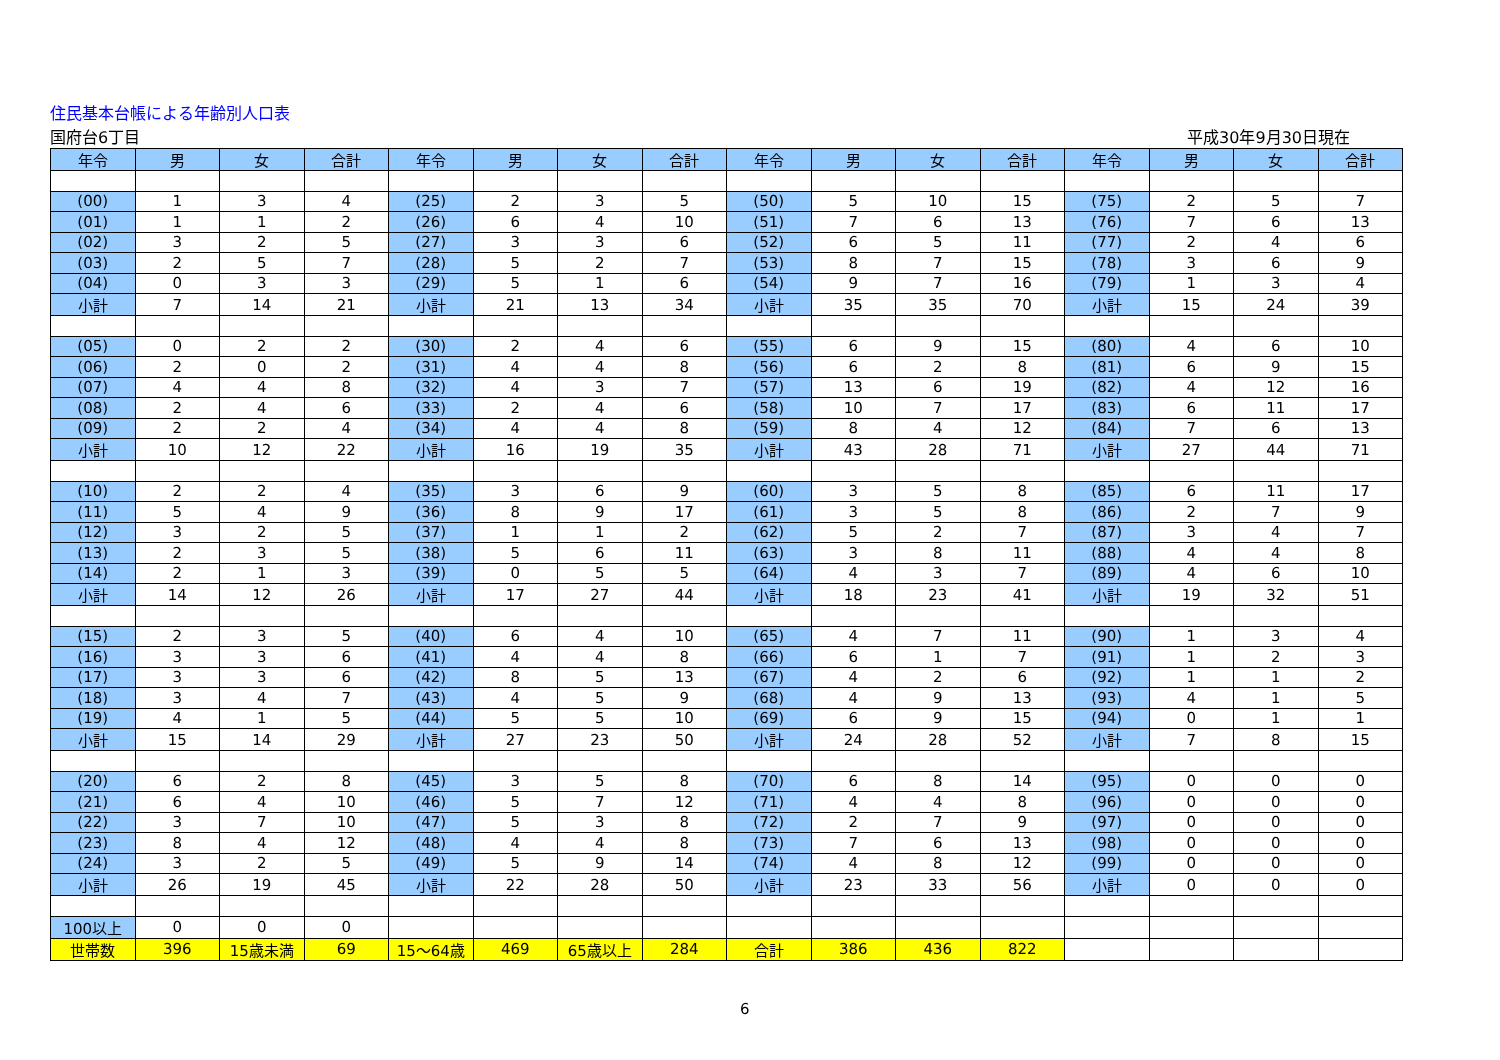住民基本台帳による年齢別人口表
国府台6丁目 平成30年9月30日現在
| 年令 | 男 | 女 | 合計 | 年令 | 男 | 女 | 合計 | 年令 | 男 | 女 | 合計 | 年令 | 男 | 女 | 合計 |
| --- | --- | --- | --- | --- | --- | --- | --- | --- | --- | --- | --- | --- | --- | --- | --- |
| (00) | 1 | 3 | 4 | (25) | 2 | 3 | 5 | (50) | 5 | 10 | 15 | (75) | 2 | 5 | 7 |
| (01) | 1 | 1 | 2 | (26) | 6 | 4 | 10 | (51) | 7 | 6 | 13 | (76) | 7 | 6 | 13 |
| (02) | 3 | 2 | 5 | (27) | 3 | 3 | 6 | (52) | 6 | 5 | 11 | (77) | 2 | 4 | 6 |
| (03) | 2 | 5 | 7 | (28) | 5 | 2 | 7 | (53) | 8 | 7 | 15 | (78) | 3 | 6 | 9 |
| (04) | 0 | 3 | 3 | (29) | 5 | 1 | 6 | (54) | 9 | 7 | 16 | (79) | 1 | 3 | 4 |
| 小計 | 7 | 14 | 21 | 小計 | 21 | 13 | 34 | 小計 | 35 | 35 | 70 | 小計 | 15 | 24 | 39 |
| (05) | 0 | 2 | 2 | (30) | 2 | 4 | 6 | (55) | 6 | 9 | 15 | (80) | 4 | 6 | 10 |
| (06) | 2 | 0 | 2 | (31) | 4 | 4 | 8 | (56) | 6 | 2 | 8 | (81) | 6 | 9 | 15 |
| (07) | 4 | 4 | 8 | (32) | 4 | 3 | 7 | (57) | 13 | 6 | 19 | (82) | 4 | 12 | 16 |
| (08) | 2 | 4 | 6 | (33) | 2 | 4 | 6 | (58) | 10 | 7 | 17 | (83) | 6 | 11 | 17 |
| (09) | 2 | 2 | 4 | (34) | 4 | 4 | 8 | (59) | 8 | 4 | 12 | (84) | 7 | 6 | 13 |
| 小計 | 10 | 12 | 22 | 小計 | 16 | 19 | 35 | 小計 | 43 | 28 | 71 | 小計 | 27 | 44 | 71 |
| (10) | 2 | 2 | 4 | (35) | 3 | 6 | 9 | (60) | 3 | 5 | 8 | (85) | 6 | 11 | 17 |
| (11) | 5 | 4 | 9 | (36) | 8 | 9 | 17 | (61) | 3 | 5 | 8 | (86) | 2 | 7 | 9 |
| (12) | 3 | 2 | 5 | (37) | 1 | 1 | 2 | (62) | 5 | 2 | 7 | (87) | 3 | 4 | 7 |
| (13) | 2 | 3 | 5 | (38) | 5 | 6 | 11 | (63) | 3 | 8 | 11 | (88) | 4 | 4 | 8 |
| (14) | 2 | 1 | 3 | (39) | 0 | 5 | 5 | (64) | 4 | 3 | 7 | (89) | 4 | 6 | 10 |
| 小計 | 14 | 12 | 26 | 小計 | 17 | 27 | 44 | 小計 | 18 | 23 | 41 | 小計 | 19 | 32 | 51 |
| (15) | 2 | 3 | 5 | (40) | 6 | 4 | 10 | (65) | 4 | 7 | 11 | (90) | 1 | 3 | 4 |
| (16) | 3 | 3 | 6 | (41) | 4 | 4 | 8 | (66) | 6 | 1 | 7 | (91) | 1 | 2 | 3 |
| (17) | 3 | 3 | 6 | (42) | 8 | 5 | 13 | (67) | 4 | 2 | 6 | (92) | 1 | 1 | 2 |
| (18) | 3 | 4 | 7 | (43) | 4 | 5 | 9 | (68) | 4 | 9 | 13 | (93) | 4 | 1 | 5 |
| (19) | 4 | 1 | 5 | (44) | 5 | 5 | 10 | (69) | 6 | 9 | 15 | (94) | 0 | 1 | 1 |
| 小計 | 15 | 14 | 29 | 小計 | 27 | 23 | 50 | 小計 | 24 | 28 | 52 | 小計 | 7 | 8 | 15 |
| (20) | 6 | 2 | 8 | (45) | 3 | 5 | 8 | (70) | 6 | 8 | 14 | (95) | 0 | 0 | 0 |
| (21) | 6 | 4 | 10 | (46) | 5 | 7 | 12 | (71) | 4 | 4 | 8 | (96) | 0 | 0 | 0 |
| (22) | 3 | 7 | 10 | (47) | 5 | 3 | 8 | (72) | 2 | 7 | 9 | (97) | 0 | 0 | 0 |
| (23) | 8 | 4 | 12 | (48) | 4 | 4 | 8 | (73) | 7 | 6 | 13 | (98) | 0 | 0 | 0 |
| (24) | 3 | 2 | 5 | (49) | 5 | 9 | 14 | (74) | 4 | 8 | 12 | (99) | 0 | 0 | 0 |
| 小計 | 26 | 19 | 45 | 小計 | 22 | 28 | 50 | 小計 | 23 | 33 | 56 | 小計 | 0 | 0 | 0 |
| 100以上 | 0 | 0 | 0 | | | | | | | | | | | | |
| 世帯数 | 396 | 15歳未満 | 69 | 15～64歳 | 469 | 65歳以上 | 284 | 合計 | 386 | 436 | 822 | | | | |
6